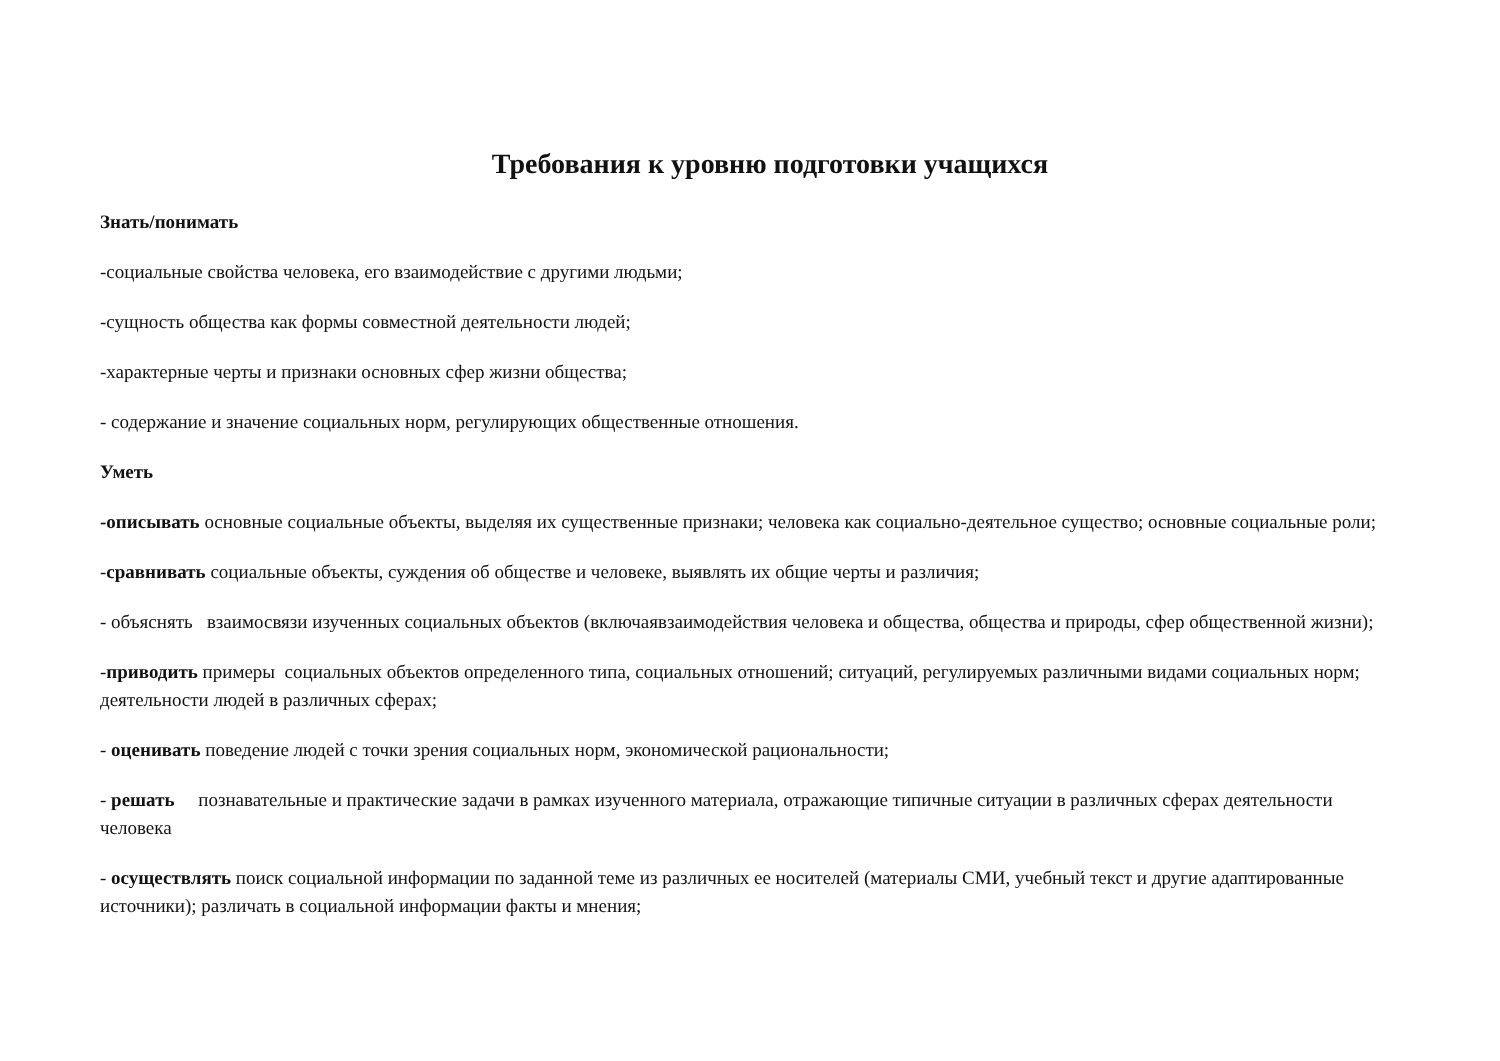Требования к уровню подготовки учащихся
Знать/понимать
-социальные свойства человека, его взаимодействие с другими людьми;
-сущность общества как формы совместной деятельности людей;
-характерные черты и признаки основных сфер жизни общества;
- содержание и значение социальных норм, регулирующих общественные отношения.
Уметь
-описывать основные социальные объекты, выделяя их существенные признаки; человека как социально-деятельное существо; основные социальные роли;
-сравнивать социальные объекты, суждения об обществе и человеке, выявлять их общие черты и различия;
- объяснять взаимосвязи изученных социальных объектов (включаявзаимодействия человека и общества, общества и природы, сфер общественной жизни);
-приводить примеры социальных объектов определенного типа, социальных отношений; ситуаций, регулируемых различными видами социальных норм; деятельности людей в различных сферах;
- оценивать поведение людей с точки зрения социальных норм, экономической рациональности;
- решать познавательные и практические задачи в рамках изученного материала, отражающие типичные ситуации в различных сферах деятельности человека
- осуществлять поиск социальной информации по заданной теме из различных ее носителей (материалы СМИ, учебный текст и другие адаптированные источники); различать в социальной информации факты и мнения;